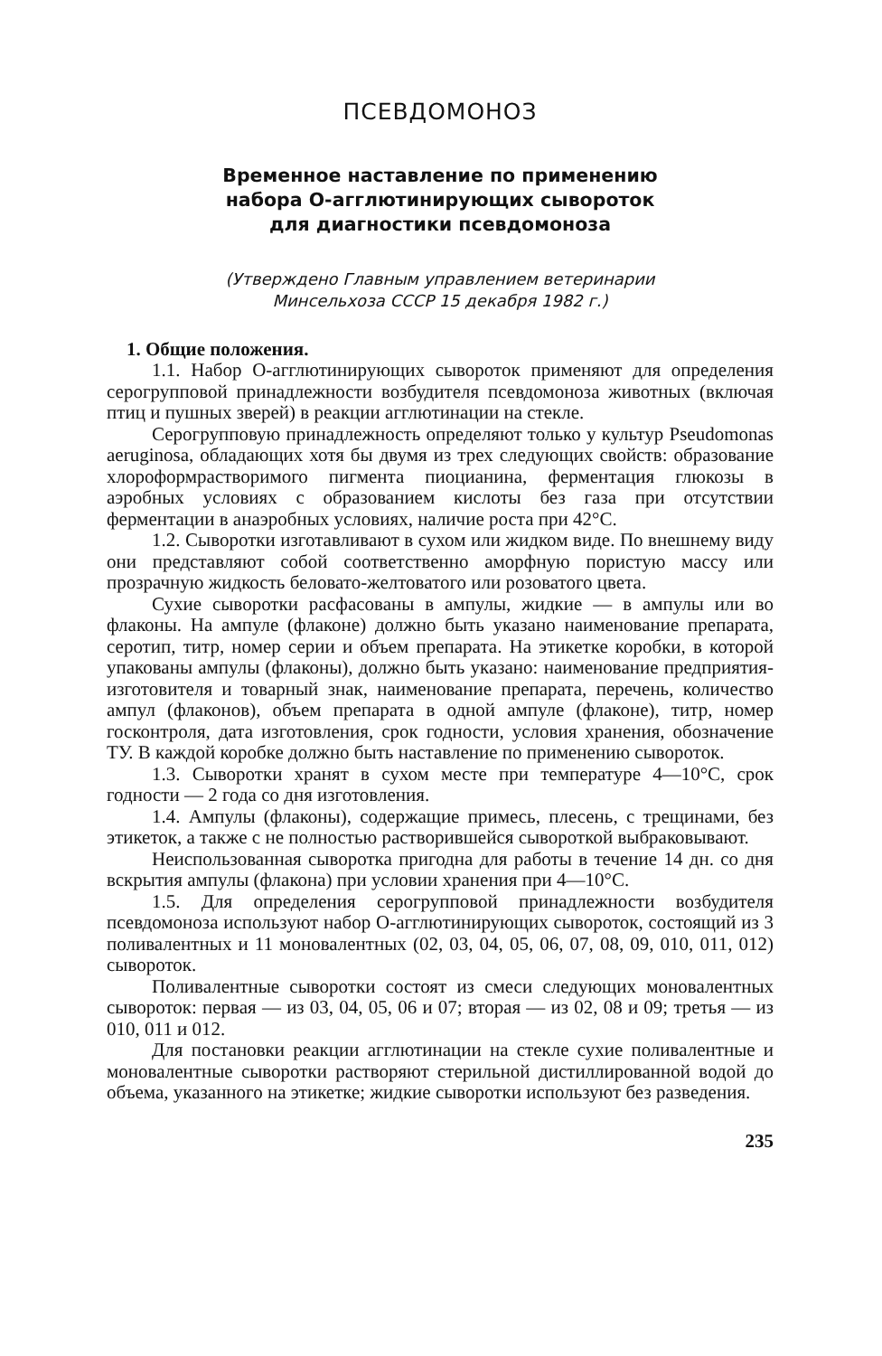ПСЕВДОМОНОЗ
Временное наставление по применению
набора О-агглютинирующих сывороток
для диагностики псевдомоноза
(Утверждено Главным управлением ветеринарии
Минсельхоза СССР 15 декабря 1982 г.)
1. Общие положения.
1.1. Набор О-агглютинирующих сывороток применяют для определения серогрупповой принадлежности возбудителя псевдомоноза животных (включая птиц и пушных зверей) в реакции агглютинации на стекле.
Серогрупповую принадлежность определяют только у культур Pseudomonas aeruginosa, обладающих хотя бы двумя из трех следующих свойств: образование хлороформрастворимого пигмента пиоцианина, ферментация глюкозы в аэробных условиях с образованием кислоты без газа при отсутствии ферментации в анаэробных условиях, наличие роста при 42°С.
1.2. Сыворотки изготавливают в сухом или жидком виде. По внешнему виду они представляют собой соответственно аморфную пористую массу или прозрачную жидкость беловато-желтоватого или розоватого цвета.
Сухие сыворотки расфасованы в ампулы, жидкие — в ампулы или во флаконы. На ампуле (флаконе) должно быть указано наименование препарата, серотип, титр, номер серии и объем препарата. На этикетке коробки, в которой упакованы ампулы (флаконы), должно быть указано: наименование предприятия-изготовителя и товарный знак, наименование препарата, перечень, количество ампул (флаконов), объем препарата в одной ампуле (флаконе), титр, номер госконтроля, дата изготовления, срок годности, условия хранения, обозначение ТУ. В каждой коробке должно быть наставление по применению сывороток.
1.3. Сыворотки хранят в сухом месте при температуре 4—10°С, срок годности — 2 года со дня изготовления.
1.4. Ампулы (флаконы), содержащие примесь, плесень, с трещинами, без этикеток, а также с не полностью растворившейся сывороткой выбраковывают.
Неиспользованная сыворотка пригодна для работы в течение 14 дн. со дня вскрытия ампулы (флакона) при условии хранения при 4—10°С.
1.5. Для определения серогрупповой принадлежности возбудителя псевдомоноза используют набор О-агглютинирующих сывороток, состоящий из 3 поливалентных и 11 моновалентных (02, 03, 04, 05, 06, 07, 08, 09, 010, 011, 012) сывороток.
Поливалентные сыворотки состоят из смеси следующих моновалентных сывороток: первая — из 03, 04, 05, 06 и 07; вторая — из 02, 08 и 09; третья — из 010, 011 и 012.
Для постановки реакции агглютинации на стекле сухие поливалентные и моновалентные сыворотки растворяют стерильной дистиллированной водой до объема, указанного на этикетке; жидкие сыворотки используют без разведения.
235